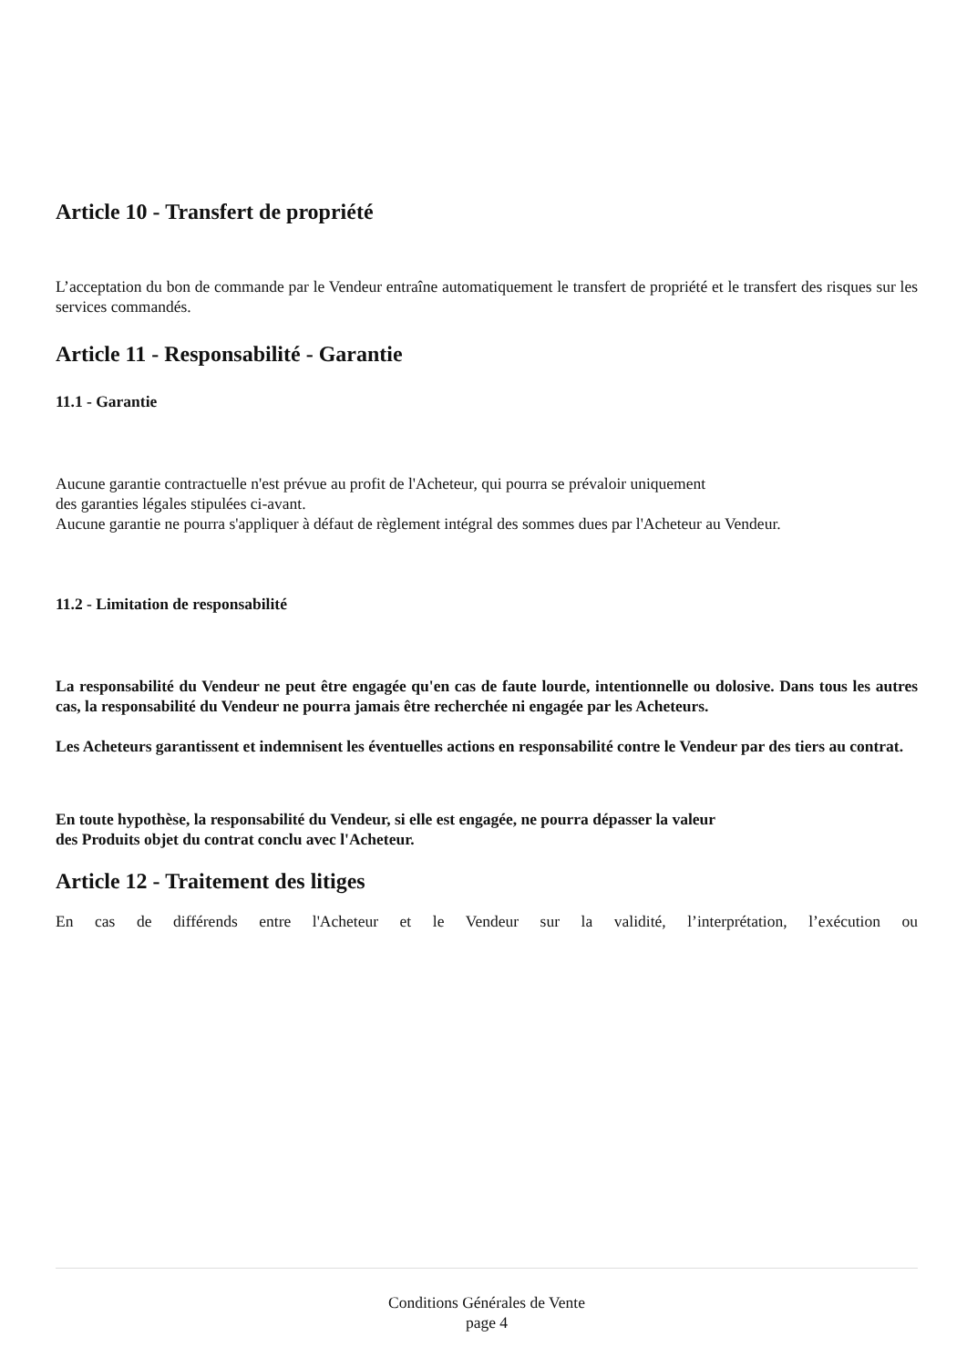Article 10 - Transfert de propriété
L’acceptation du bon de commande par le Vendeur entraîne automatiquement le transfert de propriété et le transfert des risques sur les services commandés.
Article 11 - Responsabilité - Garantie
11.1 - Garantie
Aucune garantie contractuelle n'est prévue au profit de l'Acheteur, qui pourra se prévaloir uniquement
des garanties légales stipulées ci-avant.
Aucune garantie ne pourra s'appliquer à défaut de règlement intégral des sommes dues par l'Acheteur au Vendeur.
11.2 - Limitation de responsabilité
La responsabilité du Vendeur ne peut être engagée qu'en cas de faute lourde, intentionnelle ou dolosive. Dans tous les autres cas, la responsabilité du Vendeur ne pourra jamais être recherchée ni engagée par les Acheteurs.
Les Acheteurs garantissent et indemnisent les éventuelles actions en responsabilité contre le Vendeur par des tiers au contrat.
En toute hypothèse, la responsabilité du Vendeur, si elle est engagée, ne pourra dépasser la valeur
des Produits objet du contrat conclu avec l'Acheteur.
Article 12 - Traitement des litiges
En cas de différends entre l'Acheteur et le Vendeur sur la validité, l’interprétation, l’exécution ou
Conditions Générales de Vente
page 4